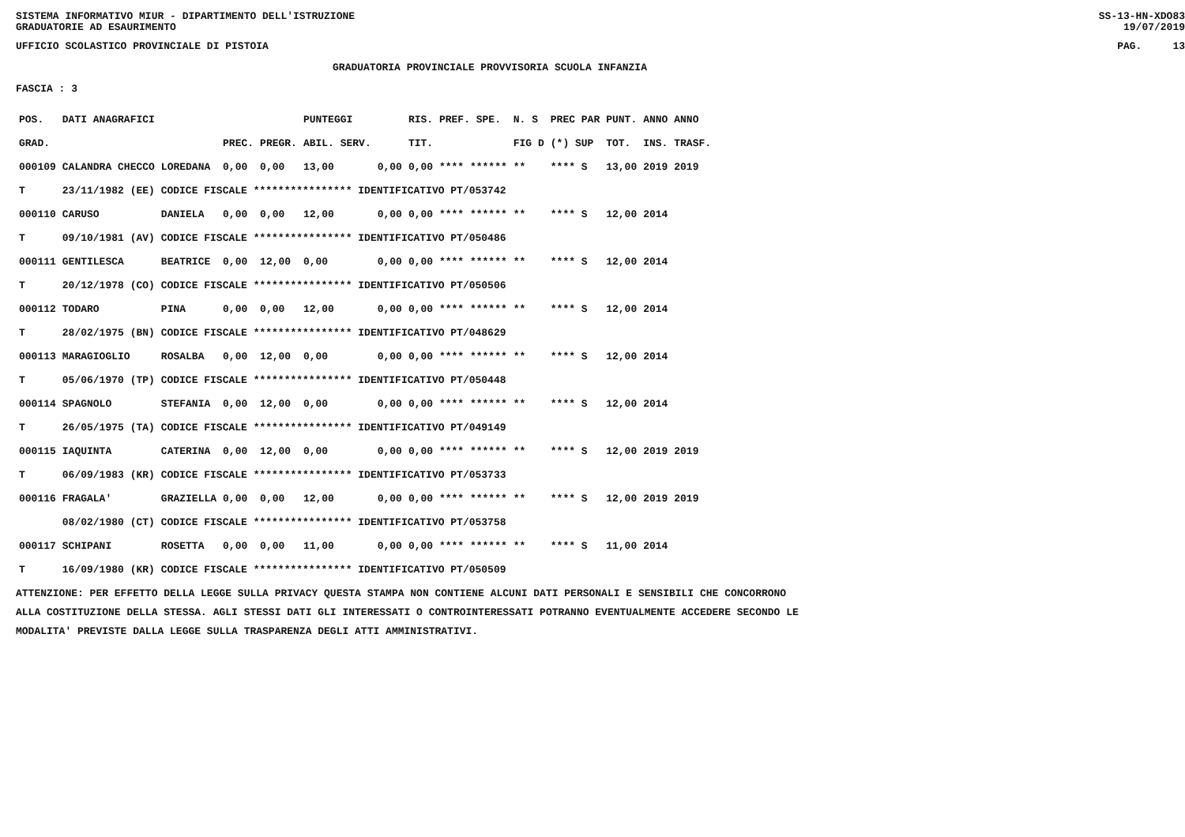SISTEMA INFORMATIVO MIUR - DIPARTIMENTO DELL'ISTRUZIONE
GRADUATORIE AD ESAURIMENTO SS-13-HN-XDO83
19/07/2019
UFFICIO SCOLASTICO PROVINCIALE DI PISTOIA PAG. 13
GRADUATORIA PROVINCIALE PROVVISORIA SCUOLA INFANZIA
FASCIA : 3
| POS. | DATI ANAGRAFICI | | | | PUNTEGGI | | RIS. PREF. SPE. | N. S | PREC PAR | PUNT. | ANNO ANNO |
| --- | --- | --- | --- | --- | --- | --- | --- | --- | --- | --- | --- |
| GRAD. | | | PREC. | PREGR. | ABIL. SERV. | | TIT. | FIG D | (*) SUP | TOT. | INS. TRASF. |
| 000109 | CALANDRA CHECCO | LOREDANA | 0,00 | 0,00 | 13,00 | 0,00 | 0,00 **** ****** | ** | **** S | 13,00 | 2019 2019 |
| T | 23/11/1982 (EE) CODICE FISCALE **************** IDENTIFICATIVO PT/053742 | | | | | | | | | | |
| 000110 | CARUSO | DANIELA | 0,00 | 0,00 | 12,00 | 0,00 | 0,00 **** ****** | ** | **** S | 12,00 | 2014 |
| T | 09/10/1981 (AV) CODICE FISCALE **************** IDENTIFICATIVO PT/050486 | | | | | | | | | | |
| 000111 | GENTILESCA | BEATRICE | 0,00 | 12,00 | 0,00 | 0,00 | 0,00 **** ****** | ** | **** S | 12,00 | 2014 |
| T | 20/12/1978 (CO) CODICE FISCALE **************** IDENTIFICATIVO PT/050506 | | | | | | | | | | |
| 000112 | TODARO | PINA | 0,00 | 0,00 | 12,00 | 0,00 | 0,00 **** ****** | ** | **** S | 12,00 | 2014 |
| T | 28/02/1975 (BN) CODICE FISCALE **************** IDENTIFICATIVO PT/048629 | | | | | | | | | | |
| 000113 | MARAGIOGLIO | ROSALBA | 0,00 | 12,00 | 0,00 | 0,00 | 0,00 **** ****** | ** | **** S | 12,00 | 2014 |
| T | 05/06/1970 (TP) CODICE FISCALE **************** IDENTIFICATIVO PT/050448 | | | | | | | | | | |
| 000114 | SPAGNOLO | STEFANIA | 0,00 | 12,00 | 0,00 | 0,00 | 0,00 **** ****** | ** | **** S | 12,00 | 2014 |
| T | 26/05/1975 (TA) CODICE FISCALE **************** IDENTIFICATIVO PT/049149 | | | | | | | | | | |
| 000115 | IAQUINTA | CATERINA | 0,00 | 12,00 | 0,00 | 0,00 | 0,00 **** ****** | ** | **** S | 12,00 | 2019 2019 |
| T | 06/09/1983 (KR) CODICE FISCALE **************** IDENTIFICATIVO PT/053733 | | | | | | | | | | |
| 000116 | FRAGALA' | GRAZIELLA | 0,00 | 0,00 | 12,00 | 0,00 | 0,00 **** ****** | ** | **** S | 12,00 | 2019 2019 |
| | 08/02/1980 (CT) CODICE FISCALE **************** IDENTIFICATIVO PT/053758 | | | | | | | | | | |
| 000117 | SCHIPANI | ROSETTA | 0,00 | 0,00 | 11,00 | 0,00 | 0,00 **** ****** | ** | **** S | 11,00 | 2014 |
| T | 16/09/1980 (KR) CODICE FISCALE **************** IDENTIFICATIVO PT/050509 | | | | | | | | | | |
ATTENZIONE: PER EFFETTO DELLA LEGGE SULLA PRIVACY QUESTA STAMPA NON CONTIENE ALCUNI DATI PERSONALI E SENSIBILI CHE CONCORRONO
ALLA COSTITUZIONE DELLA STESSA. AGLI STESSI DATI GLI INTERESSATI O CONTROINTERESSATI POTRANNO EVENTUALMENTE ACCEDERE SECONDO LE
MODALITA' PREVISTE DALLA LEGGE SULLA TRASPARENZA DEGLI ATTI AMMINISTRATIVI.